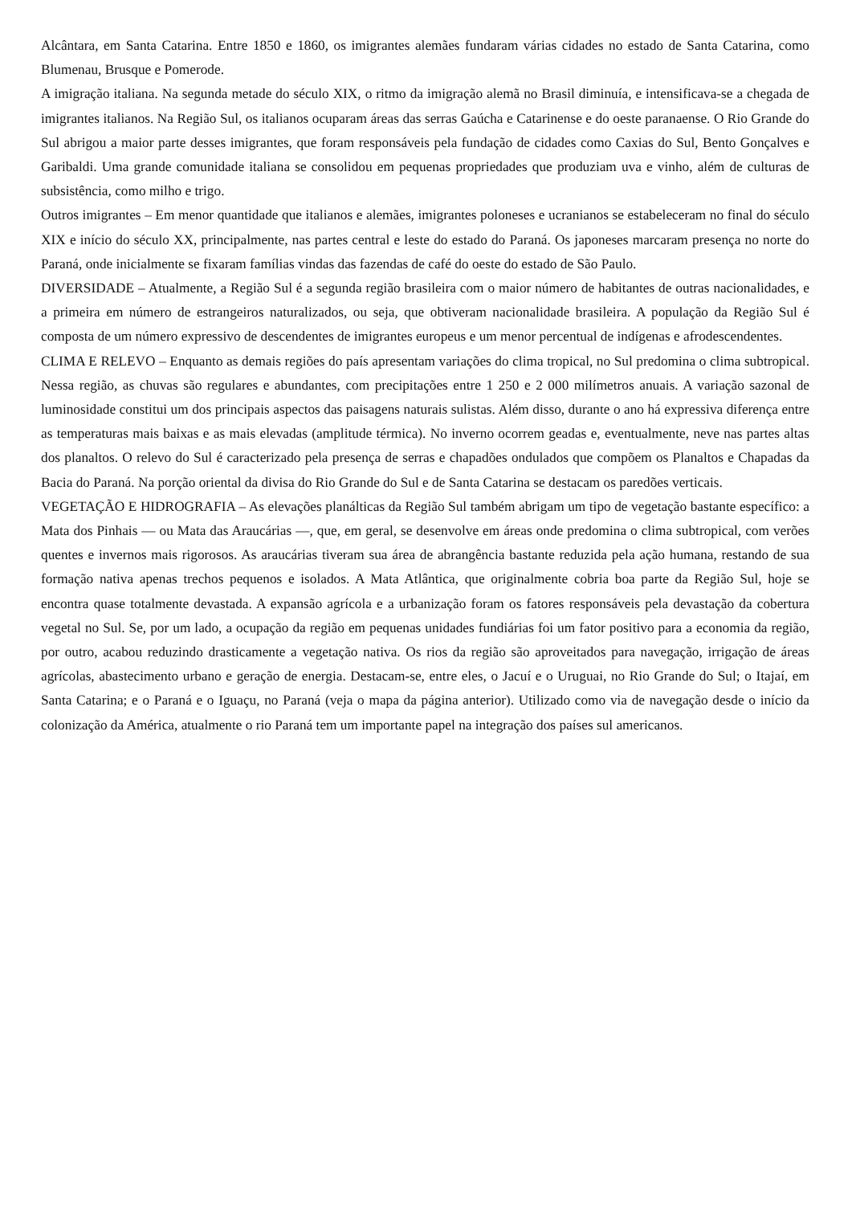Alcântara, em Santa Catarina. Entre 1850 e 1860, os imigrantes alemães fundaram várias cidades no estado de Santa Catarina, como Blumenau, Brusque e Pomerode.
A imigração italiana. Na segunda metade do século XIX, o ritmo da imigração alemã no Brasil diminuía, e intensificava-se a chegada de imigrantes italianos. Na Região Sul, os italianos ocuparam áreas das serras Gaúcha e Catarinense e do oeste paranaense. O Rio Grande do Sul abrigou a maior parte desses imigrantes, que foram responsáveis pela fundação de cidades como Caxias do Sul, Bento Gonçalves e Garibaldi. Uma grande comunidade italiana se consolidou em pequenas propriedades que produziam uva e vinho, além de culturas de subsistência, como milho e trigo.
Outros imigrantes – Em menor quantidade que italianos e alemães, imigrantes poloneses e ucranianos se estabeleceram no final do século XIX e início do século XX, principalmente, nas partes central e leste do estado do Paraná. Os japoneses marcaram presença no norte do Paraná, onde inicialmente se fixaram famílias vindas das fazendas de café do oeste do estado de São Paulo.
DIVERSIDADE – Atualmente, a Região Sul é a segunda região brasileira com o maior número de habitantes de outras nacionalidades, e a primeira em número de estrangeiros naturalizados, ou seja, que obtiveram nacionalidade brasileira. A população da Região Sul é composta de um número expressivo de descendentes de imigrantes europeus e um menor percentual de indígenas e afrodescendentes.
CLIMA E RELEVO – Enquanto as demais regiões do país apresentam variações do clima tropical, no Sul predomina o clima subtropical. Nessa região, as chuvas são regulares e abundantes, com precipitações entre 1 250 e 2 000 milímetros anuais. A variação sazonal de luminosidade constitui um dos principais aspectos das paisagens naturais sulistas. Além disso, durante o ano há expressiva diferença entre as temperaturas mais baixas e as mais elevadas (amplitude térmica). No inverno ocorrem geadas e, eventualmente, neve nas partes altas dos planaltos. O relevo do Sul é caracterizado pela presença de serras e chapadões ondulados que compõem os Planaltos e Chapadas da Bacia do Paraná. Na porção oriental da divisa do Rio Grande do Sul e de Santa Catarina se destacam os paredões verticais.
VEGETAÇÃO E HIDROGRAFIA – As elevações planálticas da Região Sul também abrigam um tipo de vegetação bastante específico: a Mata dos Pinhais — ou Mata das Araucárias —, que, em geral, se desenvolve em áreas onde predomina o clima subtropical, com verões quentes e invernos mais rigorosos. As araucárias tiveram sua área de abrangência bastante reduzida pela ação humana, restando de sua formação nativa apenas trechos pequenos e isolados. A Mata Atlântica, que originalmente cobria boa parte da Região Sul, hoje se encontra quase totalmente devastada. A expansão agrícola e a urbanização foram os fatores responsáveis pela devastação da cobertura vegetal no Sul. Se, por um lado, a ocupação da região em pequenas unidades fundiárias foi um fator positivo para a economia da região, por outro, acabou reduzindo drasticamente a vegetação nativa. Os rios da região são aproveitados para navegação, irrigação de áreas agrícolas, abastecimento urbano e geração de energia. Destacam-se, entre eles, o Jacuí e o Uruguai, no Rio Grande do Sul; o Itajaí, em Santa Catarina; e o Paraná e o Iguaçu, no Paraná (veja o mapa da página anterior). Utilizado como via de navegação desde o início da colonização da América, atualmente o rio Paraná tem um importante papel na integração dos países sul americanos.